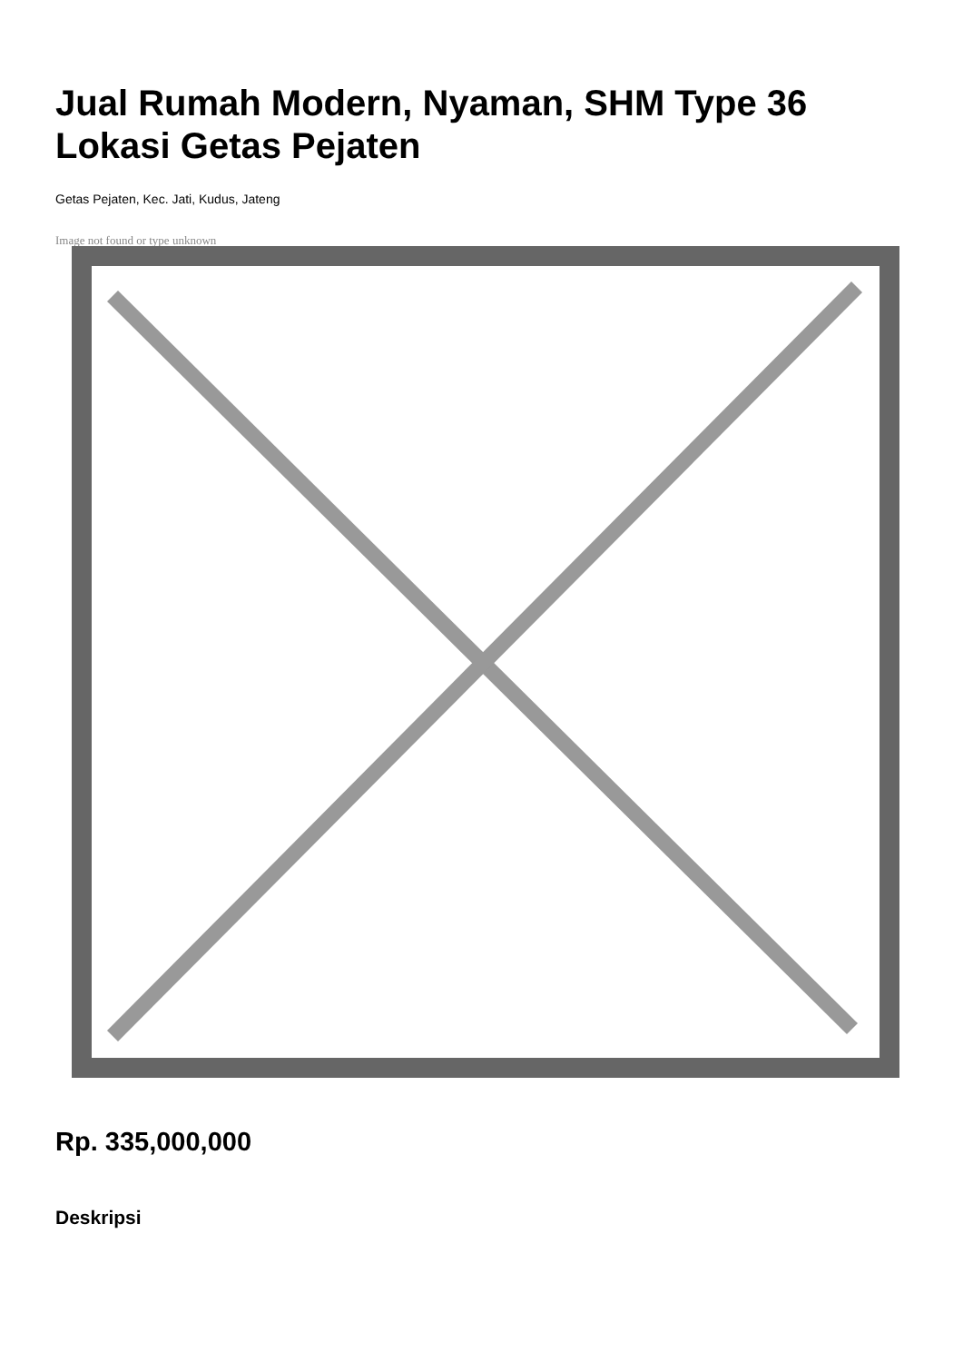Jual Rumah Modern, Nyaman, SHM Type 36 Lokasi Getas Pejaten
Getas Pejaten, Kec. Jati, Kudus, Jateng
Image not found or type unknown
Rp. 335,000,000
Deskripsi